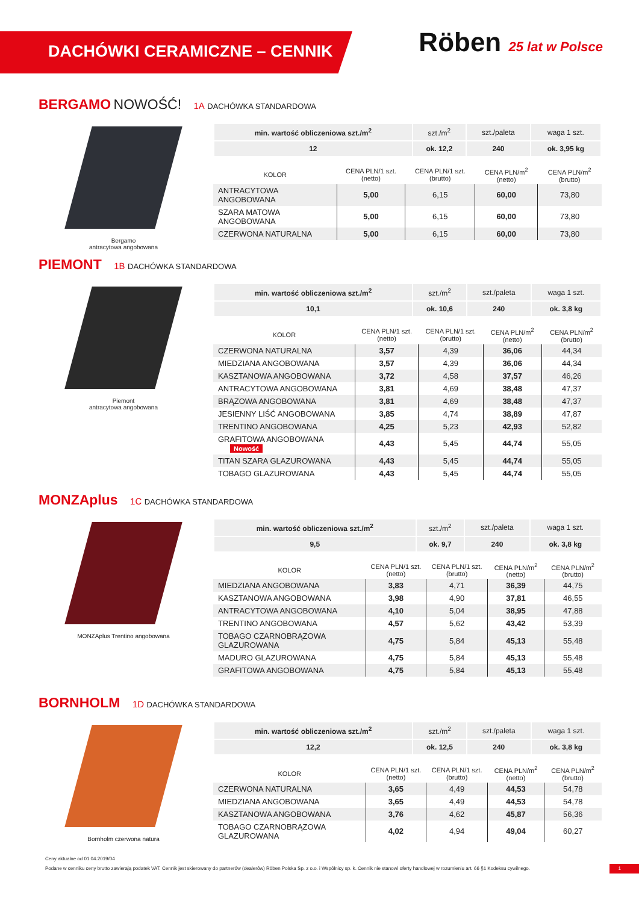DACHÓWKI CERAMICZNE – CENNIK
Röben 25 lat w Polsce
BERGAMO NOWOŚĆ! 1A DACHÓWKA STANDARDOWA
Bergamo
antracytowa angobowana
| min. wartość obliczeniowa szt./m<sup>2</sup> | szt./m<sup>2</sup> | szt./paleta | waga 1 szt. |
| --- | --- | --- | --- |
| 12 | ok. 12,2 | 240 | ok. 3,95 kg |
| KOLOR | CENA PLN/1 szt. (netto) | CENA PLN/1 szt. (brutto) | CENA PLN/m<sup>2</sup> (netto) | CENA PLN/m<sup>2</sup> (brutto) |
| --- | --- | --- | --- | --- |
| ANTRACYTOWA ANGOBOWANA | 5,00 | 6,15 | 60,00 | 73,80 |
| SZARA MATOWA ANGOBOWANA | 5,00 | 6,15 | 60,00 | 73,80 |
| CZERWONA NATURALNA | 5,00 | 6,15 | 60,00 | 73,80 |
PIEMONT 1B DACHÓWKA STANDARDOWA
Piemont
antracytowa angobowana
| min. wartość obliczeniowa szt./m<sup>2</sup> | szt./m<sup>2</sup> | szt./paleta | waga 1 szt. |
| --- | --- | --- | --- |
| 10,1 | ok. 10,6 | 240 | ok. 3,8 kg |
| KOLOR | CENA PLN/1 szt. (netto) | CENA PLN/1 szt. (brutto) | CENA PLN/m<sup>2</sup> (netto) | CENA PLN/m<sup>2</sup> (brutto) |
| --- | --- | --- | --- | --- |
| CZERWONA NATURALNA | 3,57 | 4,39 | 36,06 | 44,34 |
| MIEDZIANA ANGOBOWANA | 3,57 | 4,39 | 36,06 | 44,34 |
| KASZTANOWA ANGOBOWANA | 3,72 | 4,58 | 37,57 | 46,26 |
| ANTRACYTOWA ANGOBOWANA | 3,81 | 4,69 | 38,48 | 47,37 |
| BRĄZOWA ANGOBOWANA | 3,81 | 4,69 | 38,48 | 47,37 |
| JESIENNY LIŚĆ ANGOBOWANA | 3,85 | 4,74 | 38,89 | 47,87 |
| TRENTINO ANGOBOWANA | 4,25 | 5,23 | 42,93 | 52,82 |
| GRAFITOWA ANGOBOWANA Nowość | 4,43 | 5,45 | 44,74 | 55,05 |
| TITAN SZARA GLAZUROWANA | 4,43 | 5,45 | 44,74 | 55,05 |
| TOBAGO GLAZUROWANA | 4,43 | 5,45 | 44,74 | 55,05 |
MONZAplus 1C DACHÓWKA STANDARDOWA
MONZAplus Trentino angobowana
| min. wartość obliczeniowa szt./m<sup>2</sup> | szt./m<sup>2</sup> | szt./paleta | waga 1 szt. |
| --- | --- | --- | --- |
| 9,5 | ok. 9,7 | 240 | ok. 3,8 kg |
| KOLOR | CENA PLN/1 szt. (netto) | CENA PLN/1 szt. (brutto) | CENA PLN/m<sup>2</sup> (netto) | CENA PLN/m<sup>2</sup> (brutto) |
| --- | --- | --- | --- | --- |
| MIEDZIANA ANGOBOWANA | 3,83 | 4,71 | 36,39 | 44,75 |
| KASZTANOWA ANGOBOWANA | 3,98 | 4,90 | 37,81 | 46,55 |
| ANTRACYTOWA ANGOBOWANA | 4,10 | 5,04 | 38,95 | 47,88 |
| TRENTINO ANGOBOWANA | 4,57 | 5,62 | 43,42 | 53,39 |
| TOBAGO CZARNOBRĄZOWA GLAZUROWANA | 4,75 | 5,84 | 45,13 | 55,48 |
| MADURO GLAZUROWANA | 4,75 | 5,84 | 45,13 | 55,48 |
| GRAFITOWA ANGOBOWANA | 4,75 | 5,84 | 45,13 | 55,48 |
BORNHOLM 1D DACHÓWKA STANDARDOWA
Bornholm czerwona natura
| min. wartość obliczeniowa szt./m<sup>2</sup> | szt./m<sup>2</sup> | szt./paleta | waga 1 szt. |
| --- | --- | --- | --- |
| 12,2 | ok. 12,5 | 240 | ok. 3,8 kg |
| KOLOR | CENA PLN/1 szt. (netto) | CENA PLN/1 szt. (brutto) | CENA PLN/m<sup>2</sup> (netto) | CENA PLN/m<sup>2</sup> (brutto) |
| --- | --- | --- | --- | --- |
| CZERWONA NATURALNA | 3,65 | 4,49 | 44,53 | 54,78 |
| MIEDZIANA ANGOBOWANA | 3,65 | 4,49 | 44,53 | 54,78 |
| KASZTANOWA ANGOBOWANA | 3,76 | 4,62 | 45,87 | 56,36 |
| TOBAGO CZARNOBRĄZOWA GLAZUROWANA | 4,02 | 4,94 | 49,04 | 60,27 |
Ceny aktualne od 01.04.2019/04
Podane w cenniku ceny brutto zawierają podatek VAT. Cennik jest skierowany do partnerów (dealerów) Röben Polska Sp. z o.o. i Wspólnicy sp. k. Cennik nie stanowi oferty handlowej w rozumieniu art. 66 §1 Kodeksu cywilnego. 1